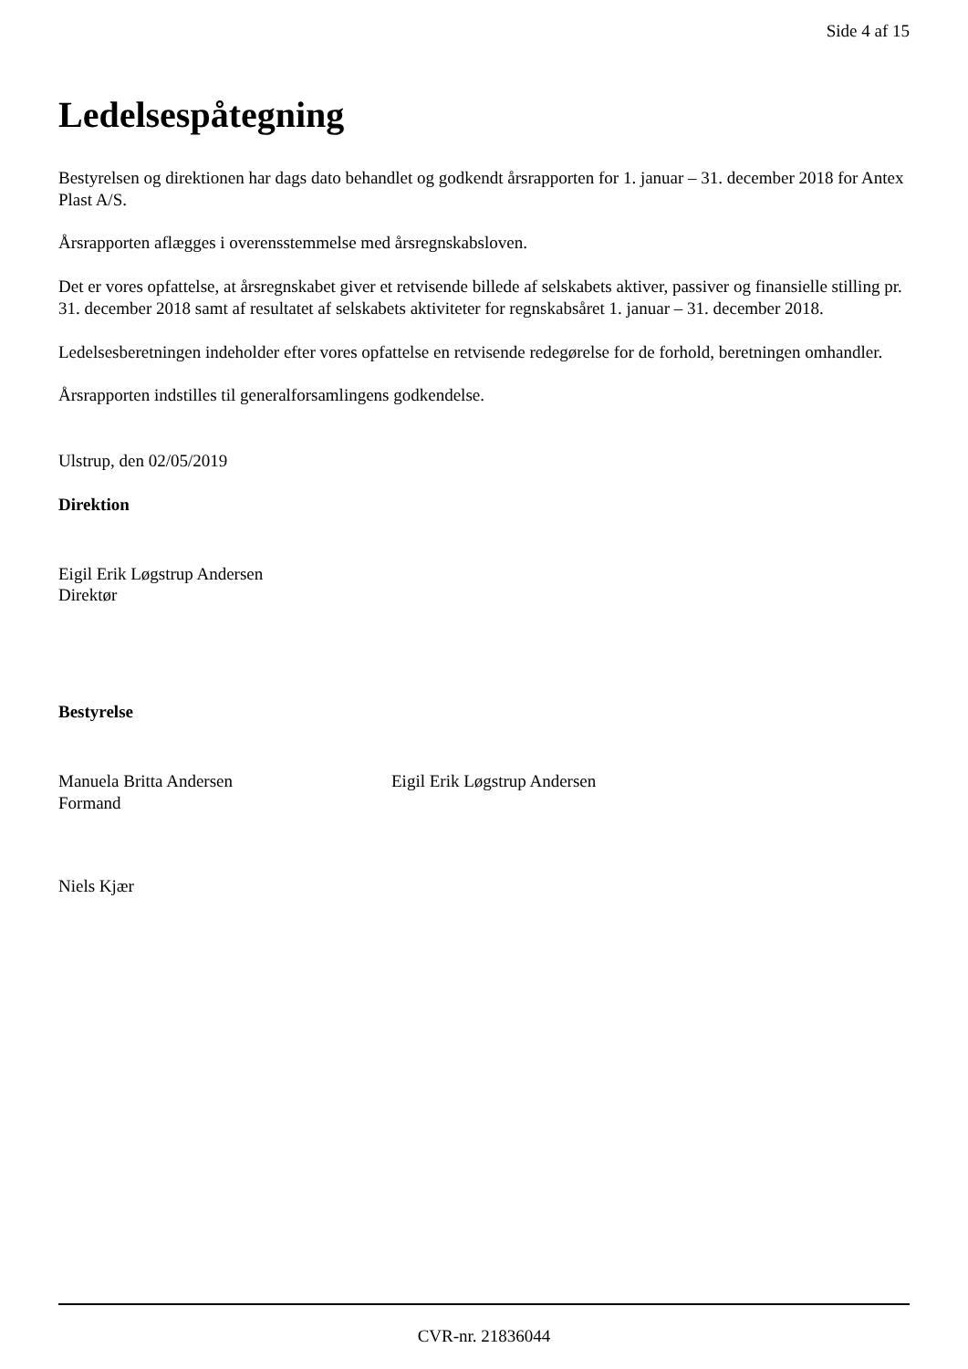Side 4 af 15
Ledelsespåtegning
Bestyrelsen og direktionen har dags dato behandlet og godkendt årsrapporten for 1. januar – 31. december 2018 for Antex Plast A/S.
Årsrapporten aflægges i overensstemmelse med årsregnskabsloven.
Det er vores opfattelse, at årsregnskabet giver et retvisende billede af selskabets aktiver, passiver og finansielle stilling pr. 31. december 2018 samt af resultatet af selskabets aktiviteter for regnskabsåret 1. januar – 31. december 2018.
Ledelsesberetningen indeholder efter vores opfattelse en retvisende redegørelse for de forhold, beretningen omhandler.
Årsrapporten indstilles til generalforsamlingens godkendelse.
Ulstrup, den 02/05/2019
Direktion
Eigil Erik Løgstrup Andersen
Direktør
Bestyrelse
Manuela Britta Andersen
Formand
Eigil Erik Løgstrup Andersen
Niels Kjær
CVR-nr. 21836044